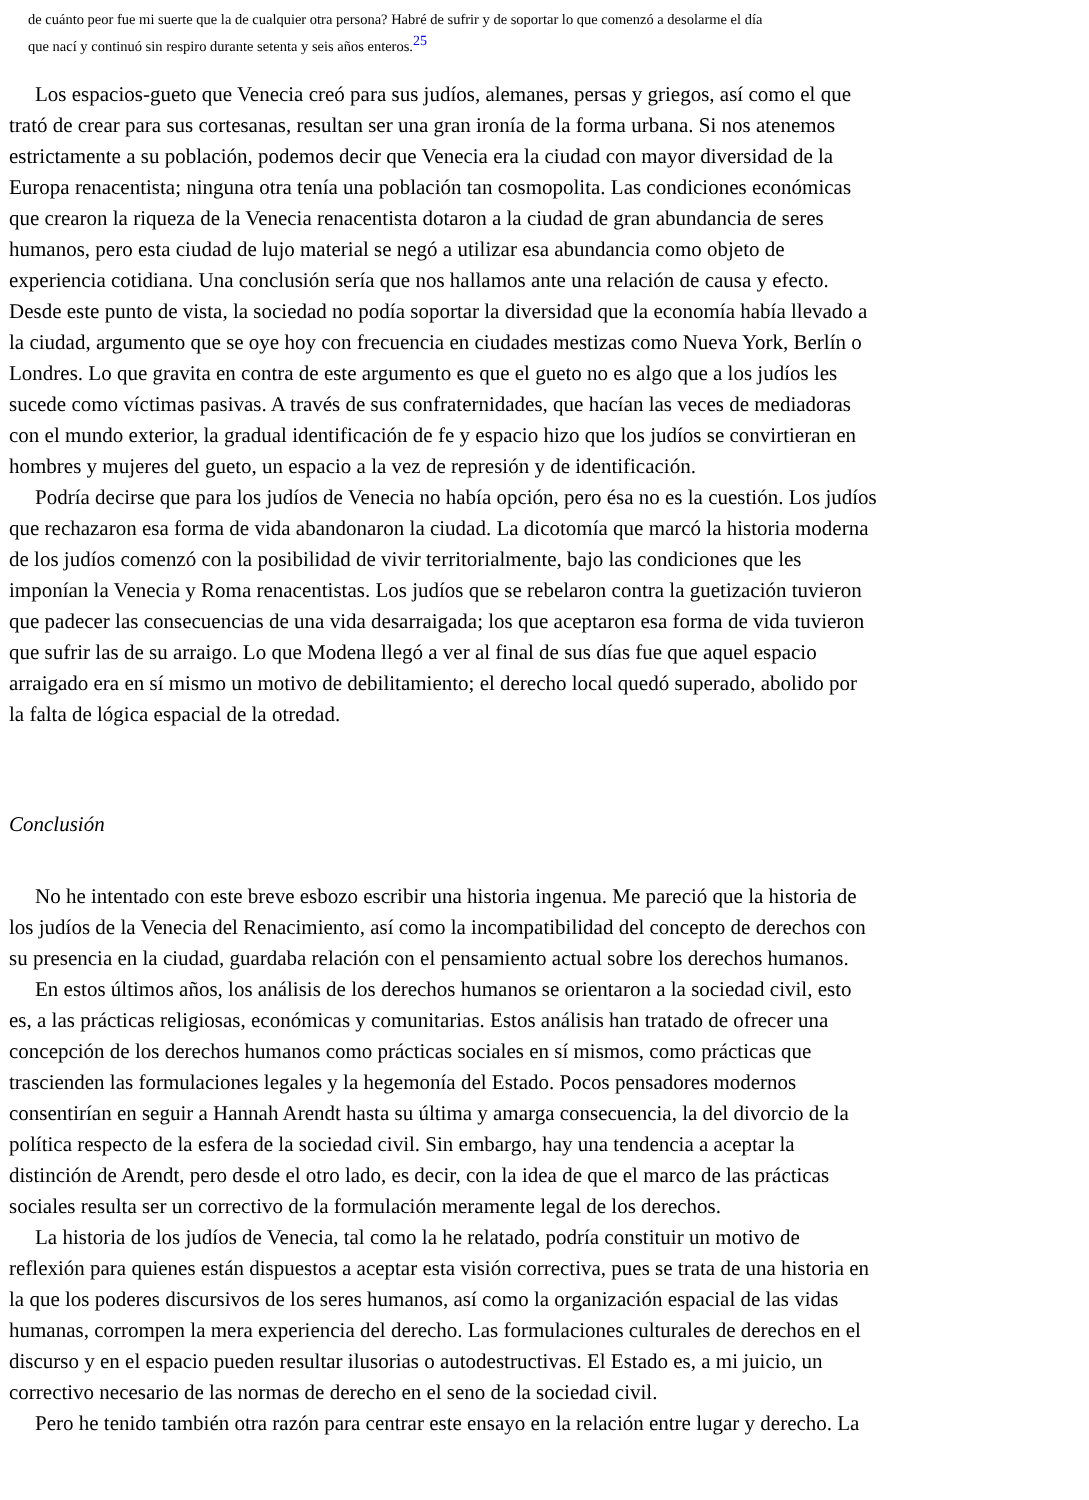de cuánto peor fue mi suerte que la de cualquier otra persona? Habré de sufrir y de soportar lo que comenzó a desolarme el día
que nací y continuó sin respiro durante setenta y seis años enteros.<sup>25</sup>
Los espacios-gueto que Venecia creó para sus judíos, alemanes, persas y griegos, así como el que
trató de crear para sus cortesanas, resultan ser una gran ironía de la forma urbana. Si nos atenemos
estrictamente a su población, podemos decir que Venecia era la ciudad con mayor diversidad de la
Europa renacentista; ninguna otra tenía una población tan cosmopolita. Las condiciones económicas
que crearon la riqueza de la Venecia renacentista dotaron a la ciudad de gran abundancia de seres
humanos, pero esta ciudad de lujo material se negó a utilizar esa abundancia como objeto de
experiencia cotidiana. Una conclusión sería que nos hallamos ante una relación de causa y efecto.
Desde este punto de vista, la sociedad no podía soportar la diversidad que la economía había llevado a
la ciudad, argumento que se oye hoy con frecuencia en ciudades mestizas como Nueva York, Berlín o
Londres. Lo que gravita en contra de este argumento es que el gueto no es algo que a los judíos les
sucede como víctimas pasivas. A través de sus confraternidades, que hacían las veces de mediadoras
con el mundo exterior, la gradual identificación de fe y espacio hizo que los judíos se convirtieran en
hombres y mujeres del gueto, un espacio a la vez de represión y de identificación.
Podría decirse que para los judíos de Venecia no había opción, pero ésa no es la cuestión. Los judíos
que rechazaron esa forma de vida abandonaron la ciudad. La dicotomía que marcó la historia moderna
de los judíos comenzó con la posibilidad de vivir territorialmente, bajo las condiciones que les
imponían la Venecia y Roma renacentistas. Los judíos que se rebelaron contra la guetización tuvieron
que padecer las consecuencias de una vida desarraigada; los que aceptaron esa forma de vida tuvieron
que sufrir las de su arraigo. Lo que Modena llegó a ver al final de sus días fue que aquel espacio
arraigado era en sí mismo un motivo de debilitamiento; el derecho local quedó superado, abolido por
la falta de lógica espacial de la otredad.
Conclusión
No he intentado con este breve esbozo escribir una historia ingenua. Me pareció que la historia de
los judíos de la Venecia del Renacimiento, así como la incompatibilidad del concepto de derechos con
su presencia en la ciudad, guardaba relación con el pensamiento actual sobre los derechos humanos.
En estos últimos años, los análisis de los derechos humanos se orientaron a la sociedad civil, esto
es, a las prácticas religiosas, económicas y comunitarias. Estos análisis han tratado de ofrecer una
concepción de los derechos humanos como prácticas sociales en sí mismos, como prácticas que
trascienden las formulaciones legales y la hegemonía del Estado. Pocos pensadores modernos
consentirían en seguir a Hannah Arendt hasta su última y amarga consecuencia, la del divorcio de la
política respecto de la esfera de la sociedad civil. Sin embargo, hay una tendencia a aceptar la
distinción de Arendt, pero desde el otro lado, es decir, con la idea de que el marco de las prácticas
sociales resulta ser un correctivo de la formulación meramente legal de los derechos.
La historia de los judíos de Venecia, tal como la he relatado, podría constituir un motivo de
reflexión para quienes están dispuestos a aceptar esta visión correctiva, pues se trata de una historia en
la que los poderes discursivos de los seres humanos, así como la organización espacial de las vidas
humanas, corrompen la mera experiencia del derecho. Las formulaciones culturales de derechos en el
discurso y en el espacio pueden resultar ilusorias o autodestructivas. El Estado es, a mi juicio, un
correctivo necesario de las normas de derecho en el seno de la sociedad civil.
Pero he tenido también otra razón para centrar este ensayo en la relación entre lugar y derecho. La